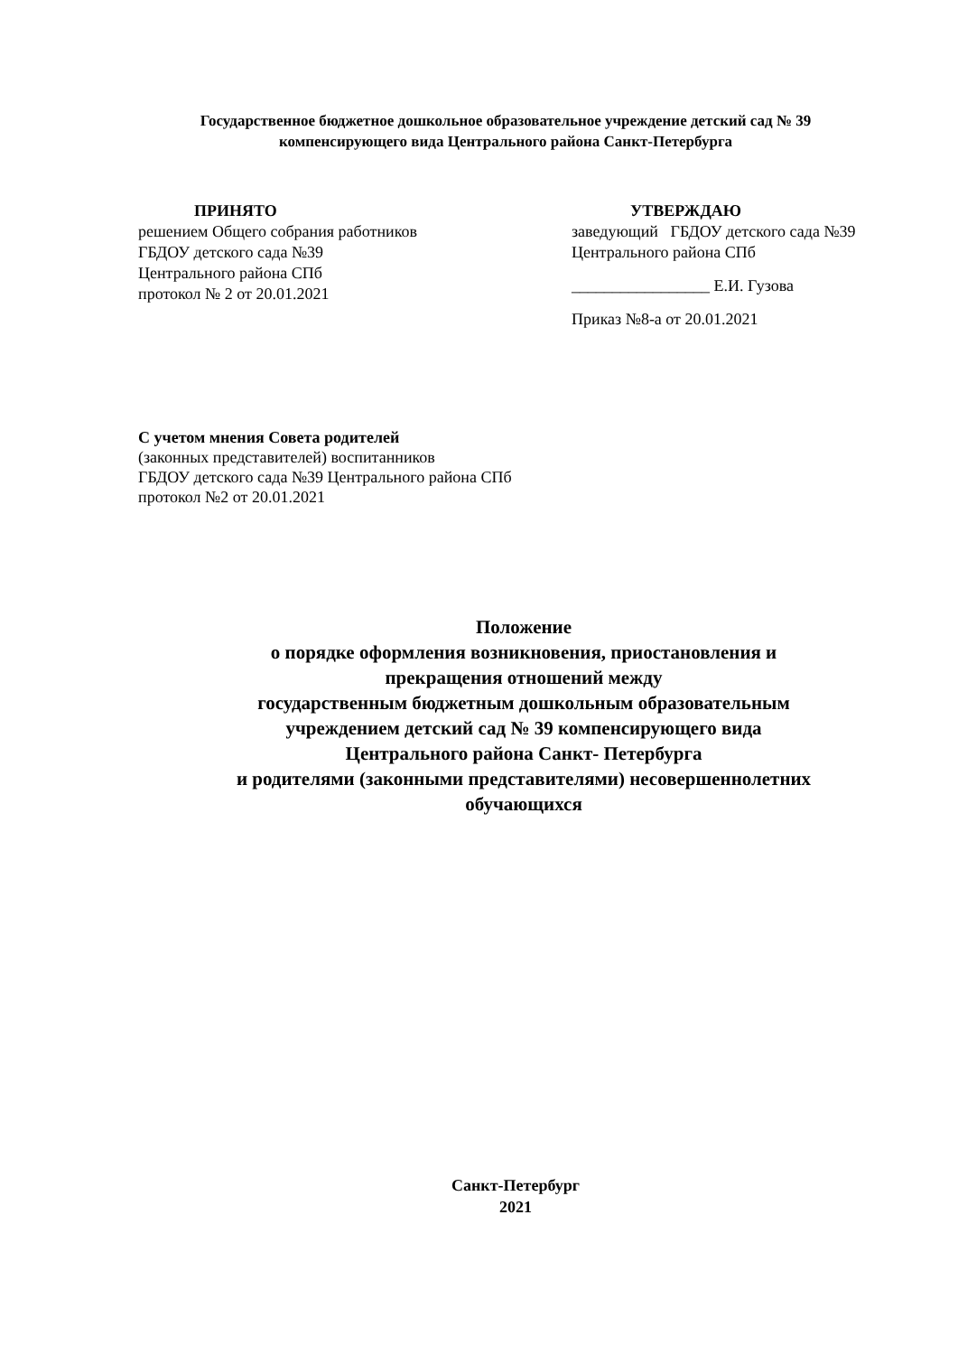Государственное бюджетное дошкольное образовательное учреждение детский сад № 39
компенсирующего вида Центрального района Санкт-Петербурга
ПРИНЯТО
решением Общего собрания работников
ГБДОУ детского сада №39
Центрального района СПб
протокол № 2 от 20.01.2021
УТВЕРЖДАЮ
заведующий ГБДОУ детского сада №39
Центрального района СПб
_________________ Е.И. Гузова
Приказ №8-а от 20.01.2021
С учетом мнения Совета родителей
(законных представителей) воспитанников
ГБДОУ детского сада №39 Центрального района СПб
протокол №2 от 20.01.2021
Положение
о порядке оформления возникновения, приостановления и
прекращения отношений между
государственным бюджетным дошкольным образовательным
учреждением детский сад № 39 компенсирующего вида
Центрального района Санкт- Петербурга
и родителями (законными представителями) несовершеннолетних
обучающихся
Санкт-Петербург
2021